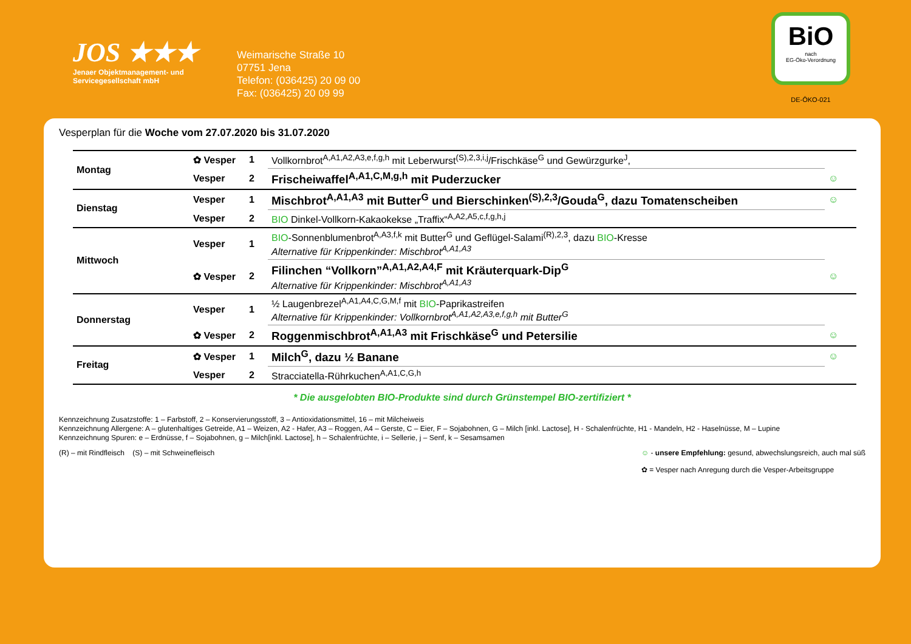JOS ★★★
Jenaer Objektmanagement- und Servicegesellschaft mbH
Weimarische Straße 10
07751 Jena
Telefon: (036425) 20 09 00
Fax: (036425) 20 09 99
BiO
nach
EG-Öko-Verordnung
DE-ÖKO-021
Vesperplan für die Woche vom 27.07.2020 bis 31.07.2020
| Montag | ✿ Vesper | 1 | Vollkornbrot<sup>A,A1,A2,A3,e,f,g,h</sup> mit Leberwurst<sup>(S),2,3,i,j</sup>/Frischkäse<sup>G</sup> und Gewürzgurke<sup>J</sup>, | |
| | Vesper | 2 | Frischeiwaffel<sup>A,A1,C,M,g,h</sup> mit Puderzucker | ☺ |
| Dienstag | Vesper | 1 | Mischbrot<sup>A,A1,A3</sup> mit Butter<sup>G</sup> und Bierschinken<sup>(S),2,3</sup>/Gouda<sup>G</sup>, dazu Tomatenscheiben | ☺ |
| | Vesper | 2 | BIO Dinkel-Vollkorn-Kakaokekse „Traffix“<sup>A,A2,A5,c,f,g,h,j</sup> | |
| Mittwoch | Vesper | 1 | BIO -Sonnenblumenbrot<sup>A,A3,f,k</sup> mit Butter<sup>G</sup> und Geflügel-Salami<sup>(R),2,3</sup>, dazu BIO -Kresse Alternative für Krippenkinder: Mischbrot<sup>A,A1,A3</sup> | |
| | ✿ Vesper | 2 | Filinchen “Vollkorn”<sup>A,A1,A2,A4,F</sup> mit Kräuterquark-Dip<sup>G</sup> Alternative für Krippenkinder: Mischbrot<sup>A,A1,A3</sup> | ☺ |
| Donnerstag | Vesper | 1 | ½ Laugenbrezel<sup>A,A1,A4,C,G,M,f</sup> mit BIO -Paprikastreifen Alternative für Krippenkinder: Vollkornbrot<sup>A,A1,A2,A3,e,f,g,h</sup> mit Butter<sup>G</sup> | |
| | ✿ Vesper | 2 | Roggenmischbrot<sup>A,A1,A3</sup> mit Frischkäse<sup>G</sup> und Petersilie | ☺ |
| Freitag | ✿ Vesper | 1 | Milch<sup>G</sup>, dazu ½ Banane | ☺ |
| | Vesper | 2 | Stracciatella-Rührkuchen<sup>A,A1,C,G,h</sup> | |
* Die ausgelobten BIO-Produkte sind durch Grünstempel BIO-zertifiziert *
Kennzeichnung Zusatzstoffe: 1 – Farbstoff, 2 – Konservierungsstoff, 3 – Antioxidationsmittel, 16 – mit Milcheiweis
Kennzeichnung Allergene: A – glutenhaltiges Getreide, A1 – Weizen, A2 - Hafer, A3 – Roggen, A4 – Gerste, C – Eier, F – Sojabohnen, G – Milch [inkl. Lactose], H - Schalenfrüchte, H1 - Mandeln, H2 - Haselnüsse, M – Lupine
Kennzeichnung Spuren: e – Erdnüsse, f – Sojabohnen, g – Milch[inkl. Lactose], h – Schalenfrüchte, i – Sellerie, j – Senf, k – Sesamsamen
(R) – mit Rindfleisch (S) – mit Schweinefleisch
☺ - unsere Empfehlung: gesund, abwechslungsreich, auch mal süß
✿ = Vesper nach Anregung durch die Vesper-Arbeitsgruppe